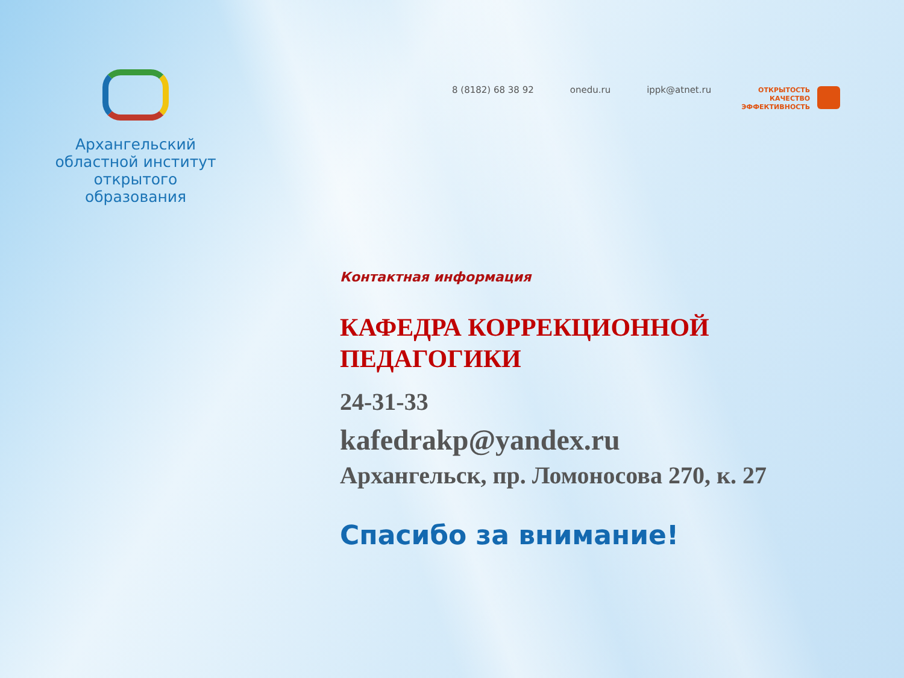Архангельский
областной институт
открытого
образования
8 (8182) 68 38 92 onedu.ru ippk@atnet.ru
ОТКРЫТОСТЬ
КАЧЕСТВО
ЭФФЕКТИВНОСТЬ
Контактная информация
КАФЕДРА КОРРЕКЦИОННОЙ
ПЕДАГОГИКИ
24-31-33
kafedrakp@yandex.ru
Архангельск, пр. Ломоносова 270, к. 27
Спасибо за внимание!